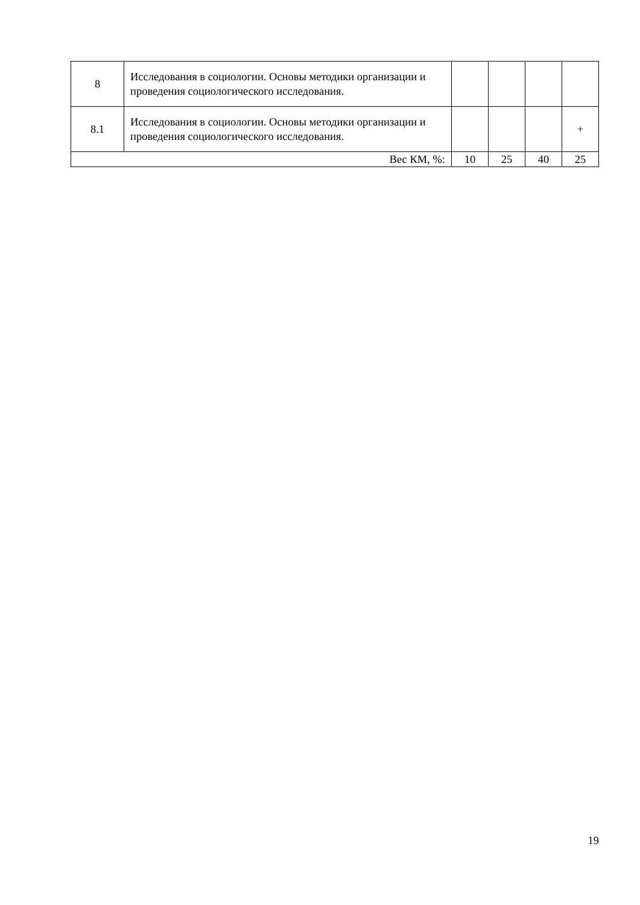| 8 | Исследования в социологии. Основы методики организации и проведения социологического исследования. | | | | |
| 8.1 | Исследования в социологии. Основы методики организации и проведения социологического исследования. | | | | + |
| Вес КМ, %: | | 10 | 25 | 40 | 25 |
19